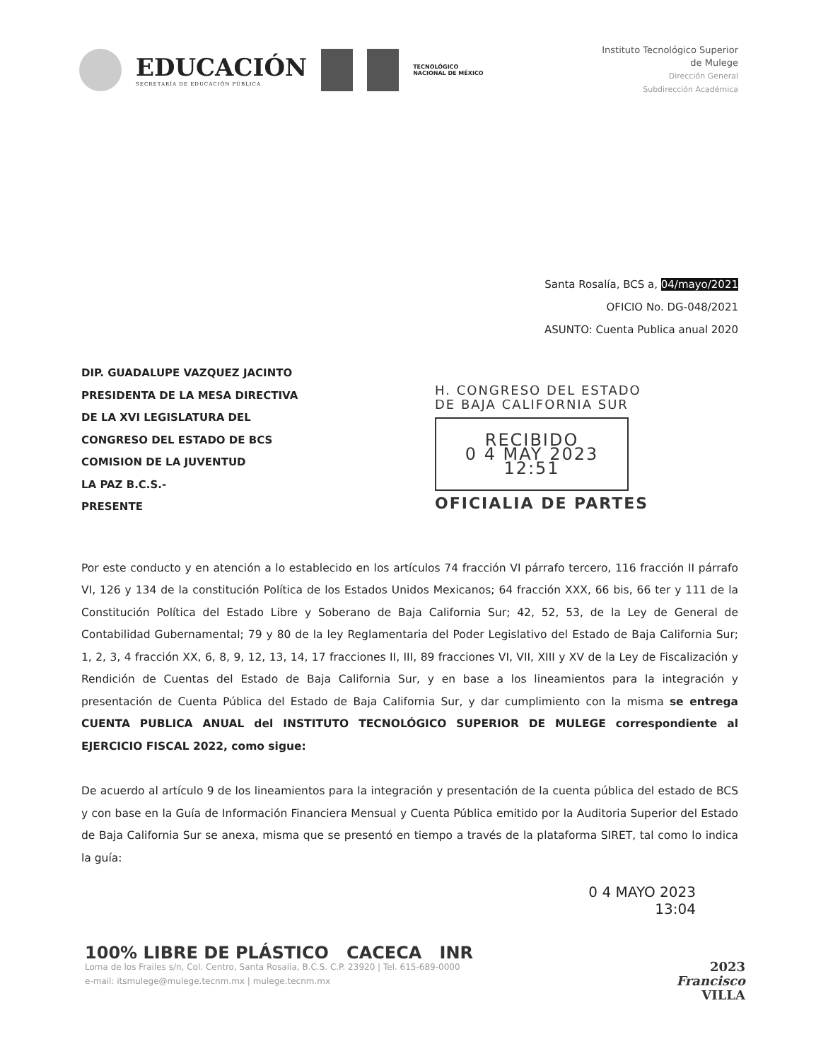EDUCACIÓN
SECRETARÍA DE EDUCACIÓN PÚBLICA
TECNOLÓGICO
NACIONAL DE MÉXICO
Instituto Tecnológico Superior
de Mulege
Dirección General
Subdirección Académica
Santa Rosalía, BCS a, 04/mayo/2021
OFICIO No. DG-048/2021
ASUNTO: Cuenta Publica anual 2020
DIP. GUADALUPE VAZQUEZ JACINTO
PRESIDENTA DE LA MESA DIRECTIVA
DE LA XVI LEGISLATURA DEL
CONGRESO DEL ESTADO DE BCS
COMISION DE LA JUVENTUD
LA PAZ B.C.S.-
PRESENTE
H. CONGRESO DEL ESTADO
DE BAJA CALIFORNIA SUR
RECIBIDO
0 4 MAY 2023
12:51
OFICIALIA DE PARTES
Por este conducto y en atención a lo establecido en los artículos 74 fracción VI párrafo tercero, 116 fracción II párrafo VI, 126 y 134 de la constitución Política de los Estados Unidos Mexicanos; 64 fracción XXX, 66 bis, 66 ter y 111 de la Constitución Política del Estado Libre y Soberano de Baja California Sur; 42, 52, 53, de la Ley de General de Contabilidad Gubernamental; 79 y 80 de la ley Reglamentaria del Poder Legislativo del Estado de Baja California Sur; 1, 2, 3, 4 fracción XX, 6, 8, 9, 12, 13, 14, 17 fracciones II, III, 89 fracciones VI, VII, XIII y XV de la Ley de Fiscalización y Rendición de Cuentas del Estado de Baja California Sur, y en base a los lineamientos para la integración y presentación de Cuenta Pública del Estado de Baja California Sur, y dar cumplimiento con la misma se entrega CUENTA PUBLICA ANUAL del INSTITUTO TECNOLÓGICO SUPERIOR DE MULEGE correspondiente al EJERCICIO FISCAL 2022, como sigue:
De acuerdo al artículo 9 de los lineamientos para la integración y presentación de la cuenta pública del estado de BCS y con base en la Guía de Información Financiera Mensual y Cuenta Pública emitido por la Auditoria Superior del Estado de Baja California Sur se anexa, misma que se presentó en tiempo a través de la plataforma SIRET, tal como lo indica la guía:
0 4 MAYO 2023
13:04
100% LIBRE DE PLÁSTICO CACECA INR
Loma de los Frailes s/n, Col. Centro, Santa Rosalía, B.C.S. C.P. 23920 | Tel. 615-689-0000
e-mail: itsmulege@mulege.tecnm.mx | mulege.tecnm.mx
2023
Francisco
VILLA